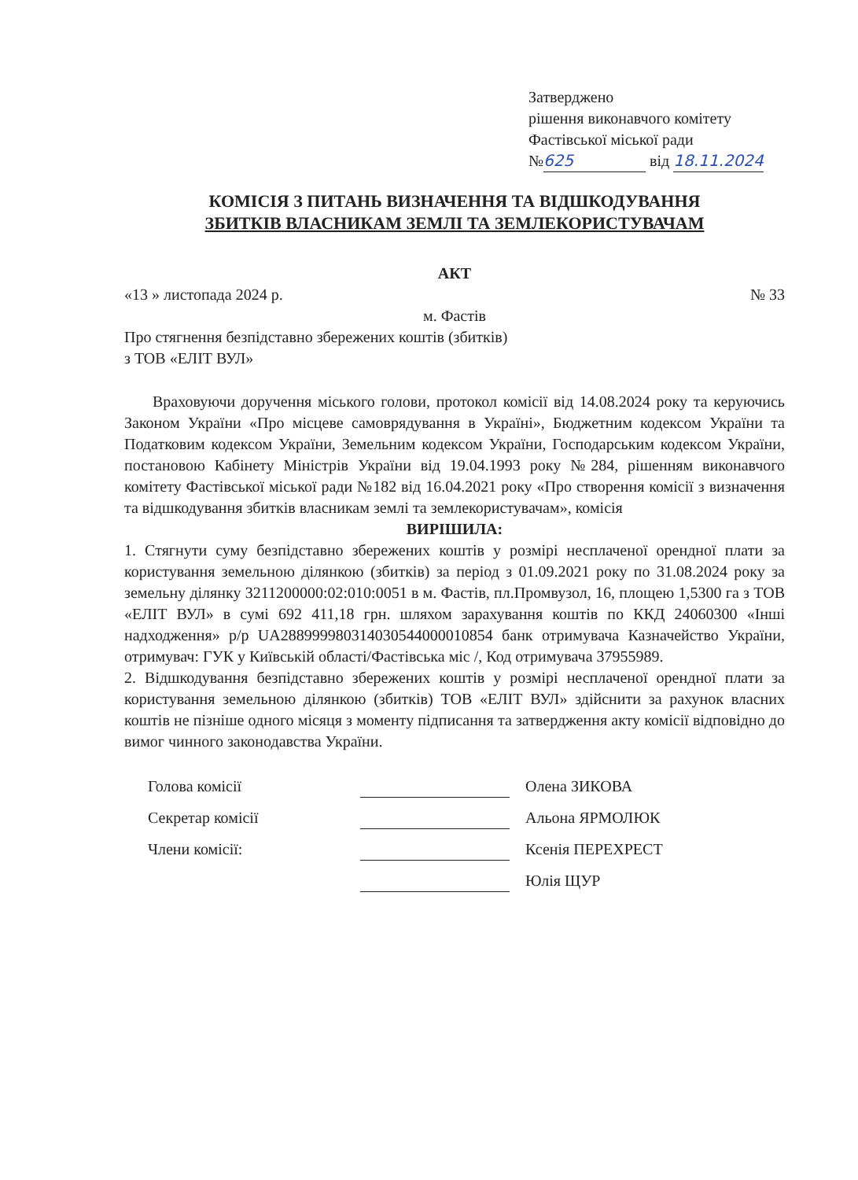Затверджено
рішення виконавчого комітету
Фастівської міської ради
№ 625 від 18.11.2024
КОМІСІЯ З ПИТАНЬ ВИЗНАЧЕННЯ ТА ВІДШКОДУВАННЯ
ЗБИТКІВ ВЛАСНИКАМ ЗЕМЛІ ТА ЗЕМЛЕКОРИСТУВАЧАМ
АКТ
«13 » листопада 2024 р. № 33
м. Фастів
Про стягнення безпідставно збережених коштів (збитків)
з ТОВ «ЕЛІТ ВУЛ»
Враховуючи доручення міського голови, протокол комісії від 14.08.2024 року та керуючись Законом України «Про місцеве самоврядування в Україні», Бюджетним кодексом України та Податковим кодексом України, Земельним кодексом України, Господарським кодексом України, постановою Кабінету Міністрів України від 19.04.1993 року №284, рішенням виконавчого комітету Фастівської міської ради №182 від 16.04.2021 року «Про створення комісії з визначення та відшкодування збитків власникам землі та землекористувачам», комісія
ВИРІШИЛА:
1. Стягнути суму безпідставно збережених коштів у розмірі несплаченої орендної плати за користування земельною ділянкою (збитків) за період з 01.09.2021 року по 31.08.2024 року за земельну ділянку 3211200000:02:010:0051 в м. Фастів, пл.Промвузол, 16, площею 1,5300 га з ТОВ «ЕЛІТ ВУЛ» в сумі 692 411,18 грн. шляхом зарахування коштів по ККД 24060300 «Інші надходження» р/р UA288999980314030544000010854 банк отримувача Казначейство України, отримувач: ГУК у Київській області/Фастівська міс /, Код отримувача 37955989.
2. Відшкодування безпідставно збережених коштів у розмірі несплаченої орендної плати за користування земельною ділянкою (збитків) ТОВ «ЕЛІТ ВУЛ» здійснити за рахунок власних коштів не пізніше одного місяця з моменту підписання та затвердження акту комісії відповідно до вимог чинного законодавства України.
Голова комісії Олена ЗИКОВА
Секретар комісії Альона ЯРМОЛЮК
Члени комісії: Ксенія ПЕРЕХРЕСТ
Юлія ЩУР